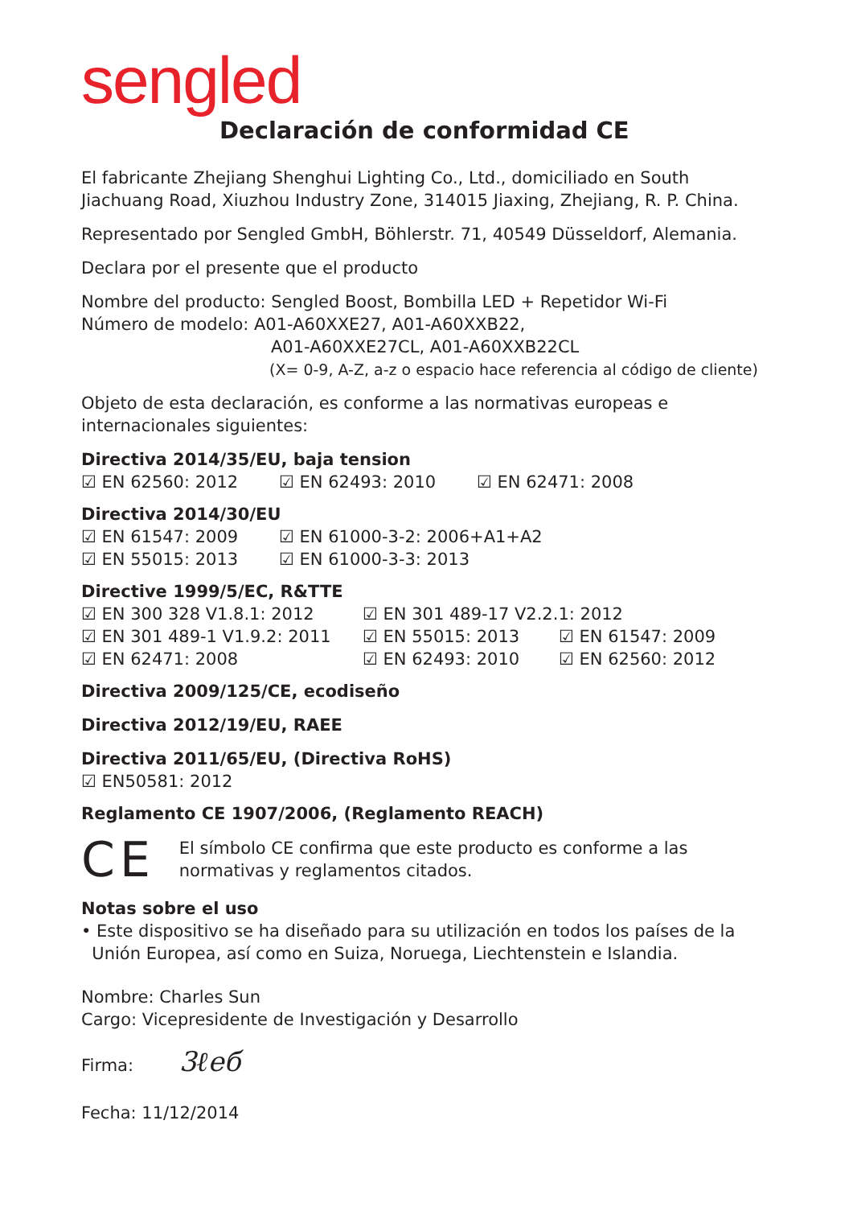sengled
Declaración de conformidad CE
El fabricante Zhejiang Shenghui Lighting Co., Ltd., domiciliado en South Jiachuang Road, Xiuzhou Industry Zone, 314015 Jiaxing, Zhejiang, R. P. China.
Representado por Sengled GmbH, Böhlerstr. 71, 40549 Düsseldorf, Alemania.
Declara por el presente que el producto
Nombre del producto: Sengled Boost, Bombilla LED + Repetidor Wi-Fi
Número de modelo: A01-A60XXE27, A01-A60XXB22,
A01-A60XXE27CL, A01-A60XXB22CL
(X= 0-9, A-Z, a-z o espacio hace referencia al código de cliente)
Objeto de esta declaración, es conforme a las normativas europeas e internacionales siguientes:
Directiva 2014/35/EU, baja tension
☑ EN 62560: 2012 ☑ EN 62493: 2010 ☑ EN 62471: 2008
Directiva 2014/30/EU
☑ EN 61547: 2009 ☑ EN 61000-3-2: 2006+A1+A2
☑ EN 55015: 2013 ☑ EN 61000-3-3: 2013
Directive 1999/5/EC, R&TTE
☑ EN 300 328 V1.8.1: 2012 ☑ EN 301 489-17 V2.2.1: 2012
☑ EN 301 489-1 V1.9.2: 2011 ☑ EN 55015: 2013 ☑ EN 61547: 2009
☑ EN 62471: 2008 ☑ EN 62493: 2010 ☑ EN 62560: 2012
Directiva 2009/125/CE, ecodiseño
Directiva 2012/19/EU, RAEE
Directiva 2011/65/EU, (Directiva RoHS)
☑ EN50581: 2012
Reglamento CE 1907/2006, (Reglamento REACH)
CE
El símbolo CE confirma que este producto es conforme a las normativas y reglamentos citados.
Notas sobre el uso
• Este dispositivo se ha diseñado para su utilización en todos los países de la
Unión Europea, así como en Suiza, Noruega, Liechtenstein e Islandia.
Nombre: Charles Sun
Cargo: Vicepresidente de Investigación y Desarrollo
Firma: 3ℓeб
Fecha: 11/12/2014